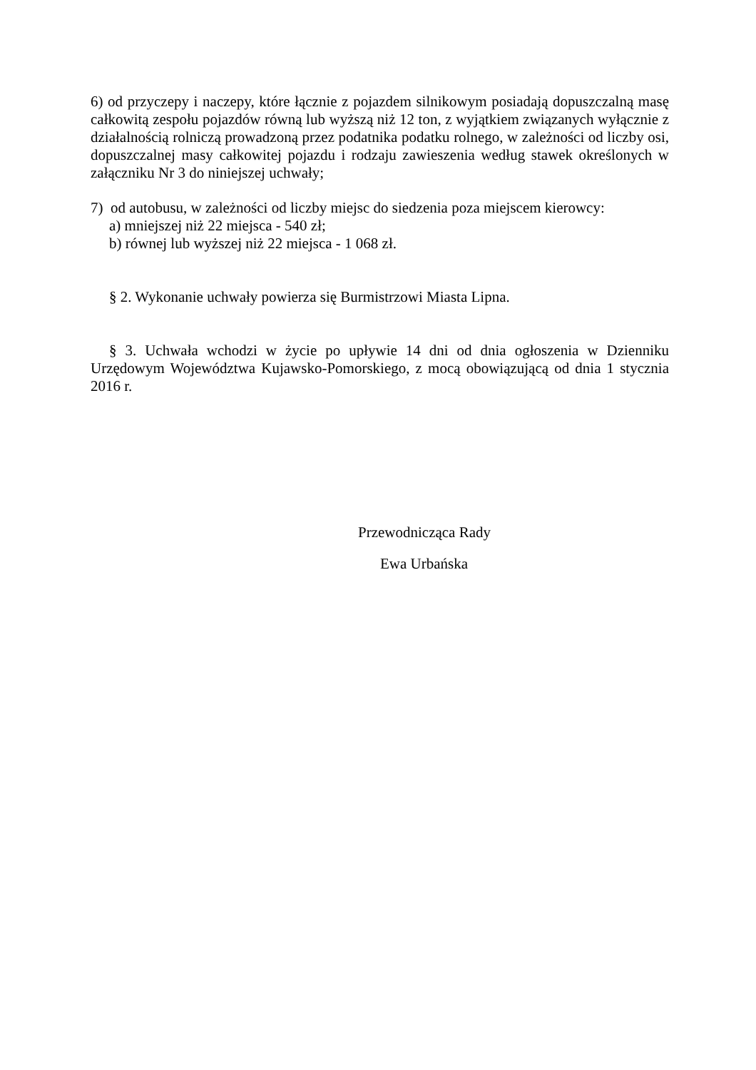6) od przyczepy i naczepy, które łącznie z pojazdem silnikowym posiadają dopuszczalną masę całkowitą zespołu pojazdów równą lub wyższą niż 12 ton, z wyjątkiem związanych wyłącznie z działalnością rolniczą prowadzoną przez podatnika podatku rolnego, w zależności od liczby osi, dopuszczalnej masy całkowitej pojazdu i rodzaju zawieszenia według stawek określonych w załączniku Nr 3 do niniejszej uchwały;
7) od autobusu, w zależności od liczby miejsc do siedzenia poza miejscem kierowcy:
a) mniejszej niż 22 miejsca - 540 zł;
b) równej lub wyższej niż 22 miejsca - 1 068 zł.
§ 2. Wykonanie uchwały powierza się Burmistrzowi Miasta Lipna.
§ 3. Uchwała wchodzi w życie po upływie 14 dni od dnia ogłoszenia w Dzienniku Urzędowym Województwa Kujawsko-Pomorskiego, z mocą obowiązującą od dnia 1 stycznia 2016 r.
Przewodnicząca Rady
Ewa Urbańska